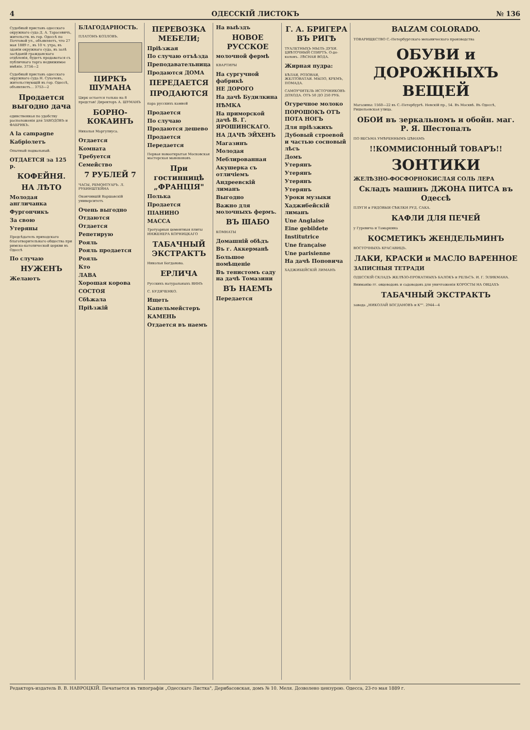4 ОДЕССКІЙ ЛИСТОКЪ № 136
Судебный приставъ одесскаго окружнаго суда Д. А. Тарасевичъ, жительств. въ гор. Одессѣ по Почтовой ул., объявляетъ, что 27 мая 1889 г., въ 10 ч. утра, въ зданіи окружнаго суда, въ залѣ засѣданій гражданскаго отдѣленія, будетъ продаваться съ публичнаго торга недвижимое имѣніе. 3734—2
Судебный приставъ одесскаго окружнаго суда Н. Сухачевъ, жительствующій въ гор. Одессѣ, объявляетъ... 3753—2
Продается выгодно дача
единственная по удобству расположенія для ЗАВОДОВЪ и ФАБРИКЪ.
A la campagne
Кабріолетъ
Опытный подвальный.
ОТДАЕТСЯ за 125 р.
КОФЕЙНЯ.
НА ЛѢТО
Молодая англичанка
Фургончикъ
За свою
Утеряны
Предсѣдатель приходскаго благотворительнаго общества при римско-католической церкви въ Одессѣ
По случаю
НУЖЕНЪ
Желаютъ
БЛАГОДАРНОСТЬ.
ПЛАТОНЪ КОЗЛОВЪ.
ЦИРКЪ ШУМАНА
Цирк остается только на 8 представ! Директоръ А. ШУМАНЪ
БОРНО-КОКАИНЪ
Николая Маргулиуса.
Отдается
Комната
Требуется
Семейство
7 РУБЛЕЙ 7
ЧАСЫ, РЕМОНТУАРЪ. Л. РУБИНШТЕЙНА
Окончившій Варшавскій университетъ
Очень выгодно
Отдаются
Отдается
Репетирую
Рояль
Рояль продается
Рояль
Кто
ЛАВА
Хорошая корова
СОСТОЯ
Сбѣжала
Пріѣзжій
ПЕРЕВОЗКА МЕБЕЛИ;
Пріѣзжая
По случаю отъѣзда
Преподавательница
Продаются ДОМА
ПЕРЕДАЕТСЯ
ПРОДАЮТСЯ
пара русскихъ камней
Продается
По случаю
Продаются дешево
Продается
Передается
Первая новооткрытая Московская мастерская манекеновъ
При гостинницѣ „ФРАНЦІЯ"
Полька
Продается
ПІАНИНО
МАССА
Тротуарныя цементныя плиты ИНЖЕНЕРА КОРНИЦКАГО
ТАБАЧНЫЙ ЭКСТРАКТЪ
Николая Богданова.
ЕРЛИЧА
Русскихъ натуральныхъ ВИНЪ
С. БУДЯЧЕНКО.
Ищеть
Капельмейстеръ
КАМЕНЬ
Отдается въ наемъ
На выѣздъ
НОВОЕ РУССКОЕ
молочной фермѣ
КВАРТИРЫ
На сургучной фабрикѣ
НЕ ДОРОГО
На дачѣ Будилкина
НѢМКА
На приморской дачѣ В. Г. ЯРОШИНСКАГО.
НА ДАЧѢ ЭЙХЕНЪ
Магазинъ
Молодая
Меблированная
Акушерка съ отличіемъ
Андреевскій лиманъ
Выгодно
Важно для молочныхъ фермъ.
ВЪ ШАБО
КОМНАТЫ
Домашній обѣдъ
Въ г. Аккерманѣ
Большое помѣщеніе
Въ тенистомъ саду на дачѣ Томазини
ВЪ НАЕМЪ
Передается
Г. А. БРИГЕРА ВЪ РИГѢ
ТУАЛЕТНЫХЪ МЫЛЪ ДУХИ. ЦВѢТОЧНЫЙ СПИРТЪ. О-де-колонъ. ЛѢСНАЯ ВОДА.
Жирная пудра:
БѢЛАЯ, РОЗОВАЯ, ЖЕЛТОВАТАЯ. МЫЛО, КРЕМЪ, ПОМАДА.
САМОУЧИТЕЛЬ ИСТОЧНИКОВЪ ДОХОДА. ОТЪ 50 ДО 250 РУБ.
Огуречное молоко
ПОРОШОКЪ ОТЪ ПОТА НОГЪ
Для пріѣзжихъ
Дубовый строевой и частью сосновый лѣсъ
Домъ
Утерянъ
Утерянъ
Утерянъ
Утерянъ
Уроки музыки
Хаджибейскій лиманъ
Une Anglaise
Eine gebildete
Institutrice
Une française
Une parisienne
На дачѣ Поповича
ХАДЖИБЕЙСКІЙ ЛИМАНЪ
BALZAM COLORADO.
ТОВАРИЩЕСТВО С.-Петербургскаго механическаго производства
ОБУВИ и ДОРОЖНЫХЪ ВЕЩЕЙ
Магазины: 1560—22 въ С.-Петербургѣ. Невскій пр., 54. Въ Москвѣ. Въ Одессѣ, Ришельевская улица.
ОБОИ въ зеркальномъ и обойн. маг. Р. Я. Шестопалъ
ПО ВЕСЬМА УМѢРЕННЫМЪ ЦѢНАМЪ
!!КОММИСІОННЫЙ ТОВАРЪ!!
ЗОНТИКИ
ЖЕЛѢЗНО-ФОСФОРНОКИСЛАЯ СОЛЬ ЛЕРА
Складъ машинъ ДЖОНА ПИТСА въ Одессѣ
ПЛУГИ и РЯДОВЫЯ СѢЯЛКИ РУД. САКА.
КАФЛИ ДЛЯ ПЕЧЕЙ
у Гуревича и Тамаркина
КОСМЕТИКЪ ЖЕНДЕЛЬМИНЪ
ВОСТОЧНЫХЪ КРАСАВИЦЪ.
ЛАКИ, КРАСКИ и МАСЛО ВАРЕННОЕ
ЗАПИСНЫЯ ТЕТРАДИ
ОДЕССКІЙ СКЛАДЪ ЖЕЛѢЗО-ПРОКАТНЫХЪ БАЛОКЪ и РЕЛЬСЪ. И. Г. ЭЛИКМАНА.
Вниманію гг. овцеводовъ и садоводовъ для уничтоженія КОРОСТЫ НА ОВЦАХЪ
ТАБАЧНЫЙ ЭКСТРАКТЪ
завода „НИКОЛАЙ БОГДАНОВЪ и К°". 2944—4
Редакторъ-издатель В. В. НАВРОЦКІЙ. Печатается въ типографіи „Одесскаго Листка", Дерибасовская, домъ № 10. Меля. Дозволено цензурою. Одесса, 23-го мая 1889 г.